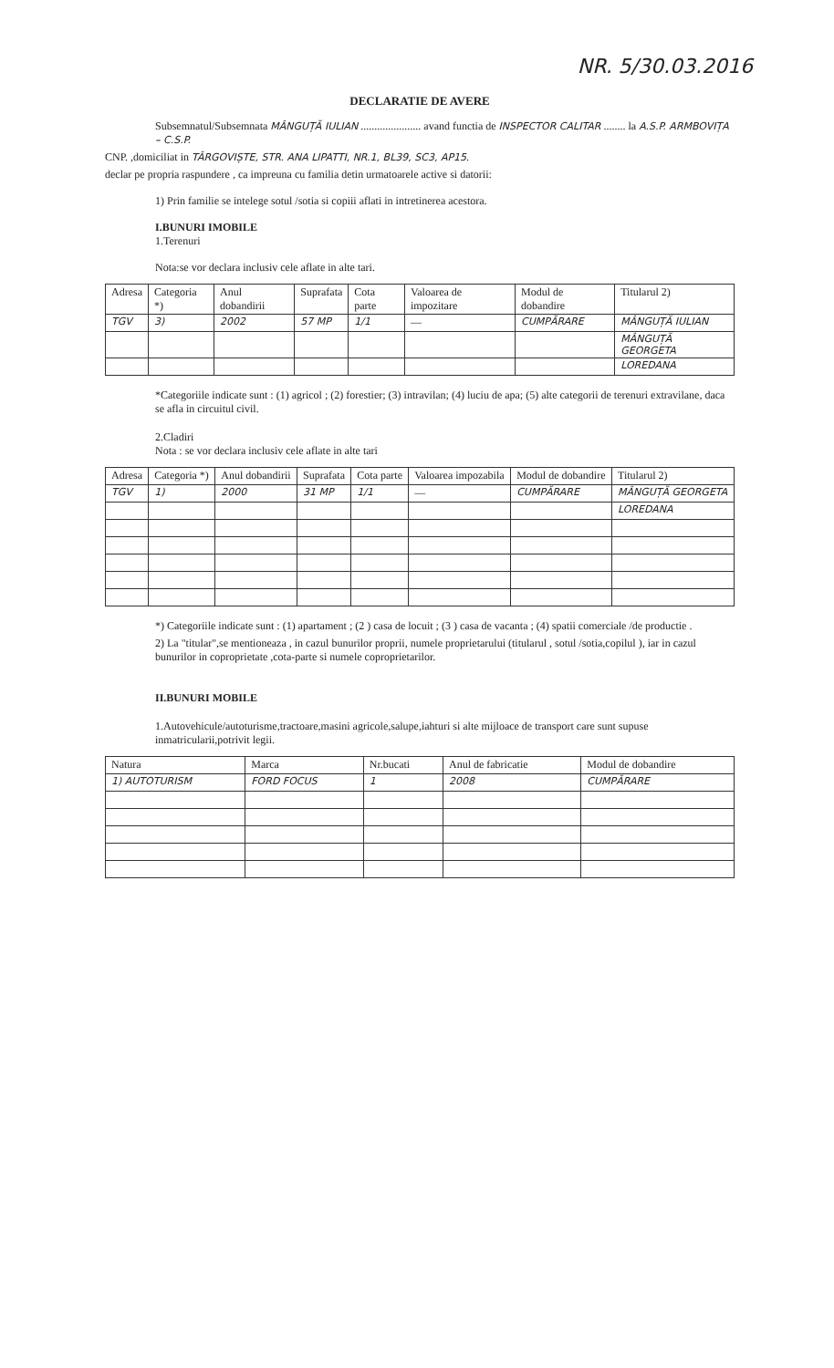NR. 5/30.03.2016
DECLARATIE DE AVERE
Subsemnatul/Subsemnata MÂNGUȚĂ IULIAN ...................... avand functia de INSPECTOR CALITAR ........ la A.S.P. ARMBOVIȚA – C.S.P.
CNP. ,domiciliat in TÂRGOVIȘTE, STR. ANA LIPATTI, NR.1, BL39, SC3, AP15.
declar pe propria raspundere , ca impreuna cu familia detin urmatoarele active si datorii:
1) Prin familie se intelege sotul /sotia si copiii aflati in intretinerea acestora.
I.BUNURI IMOBILE
1.Terenuri
Nota:se vor declara inclusiv cele aflate in alte tari.
| Adresa | Categoria *) | Anul dobandirii | Suprafata | Cota parte | Valoarea de impozitare | Modul de dobandire | Titularul 2) |
| --- | --- | --- | --- | --- | --- | --- | --- |
| TGV | 3) | 2002 | 57 MP | 1/1 | — | CUMPĂRARE | MÂNGUȚĂ IULIAN |
| | | | | | | | MÂNGUȚĂ GEORGETA |
| | | | | | | | LOREDANA |
*Categoriile indicate sunt : (1) agricol ; (2) forestier; (3) intravilan; (4) luciu de apa; (5) alte categorii de terenuri extravilane, daca se afla in circuitul civil.
2.Cladiri
Nota : se vor declara inclusiv cele aflate in alte tari
| Adresa | Categoria *) | Anul dobandirii | Suprafata | Cota parte | Valoarea impozabila | Modul de dobandire | Titularul 2) |
| --- | --- | --- | --- | --- | --- | --- | --- |
| TGV | 1) | 2000 | 31 MP | 1/1 | — | CUMPĂRARE | MÂNGUȚĂ GEORGETA |
| | | | | | | | LOREDANA |
*) Categoriile indicate sunt : (1) apartament ; (2 ) casa de locuit ; (3 ) casa de vacanta ; (4) spatii comerciale /de productie .
2) La "titular",se mentioneaza , in cazul bunurilor proprii, numele proprietarului (titularul , sotul /sotia,copilul ), iar in cazul bunurilor in coproprietate ,cota-parte si numele coproprietarilor.
II.BUNURI MOBILE
1.Autovehicule/autoturisme,tractoare,masini agricole,salupe,iahturi si alte mijloace de transport care sunt supuse inmatricularii,potrivit legii.
| Natura | Marca | Nr.bucati | Anul de fabricatie | Modul de dobandire |
| --- | --- | --- | --- | --- |
| 1) AUTOTURISM | FORD FOCUS | 1 | 2008 | CUMPĂRARE |